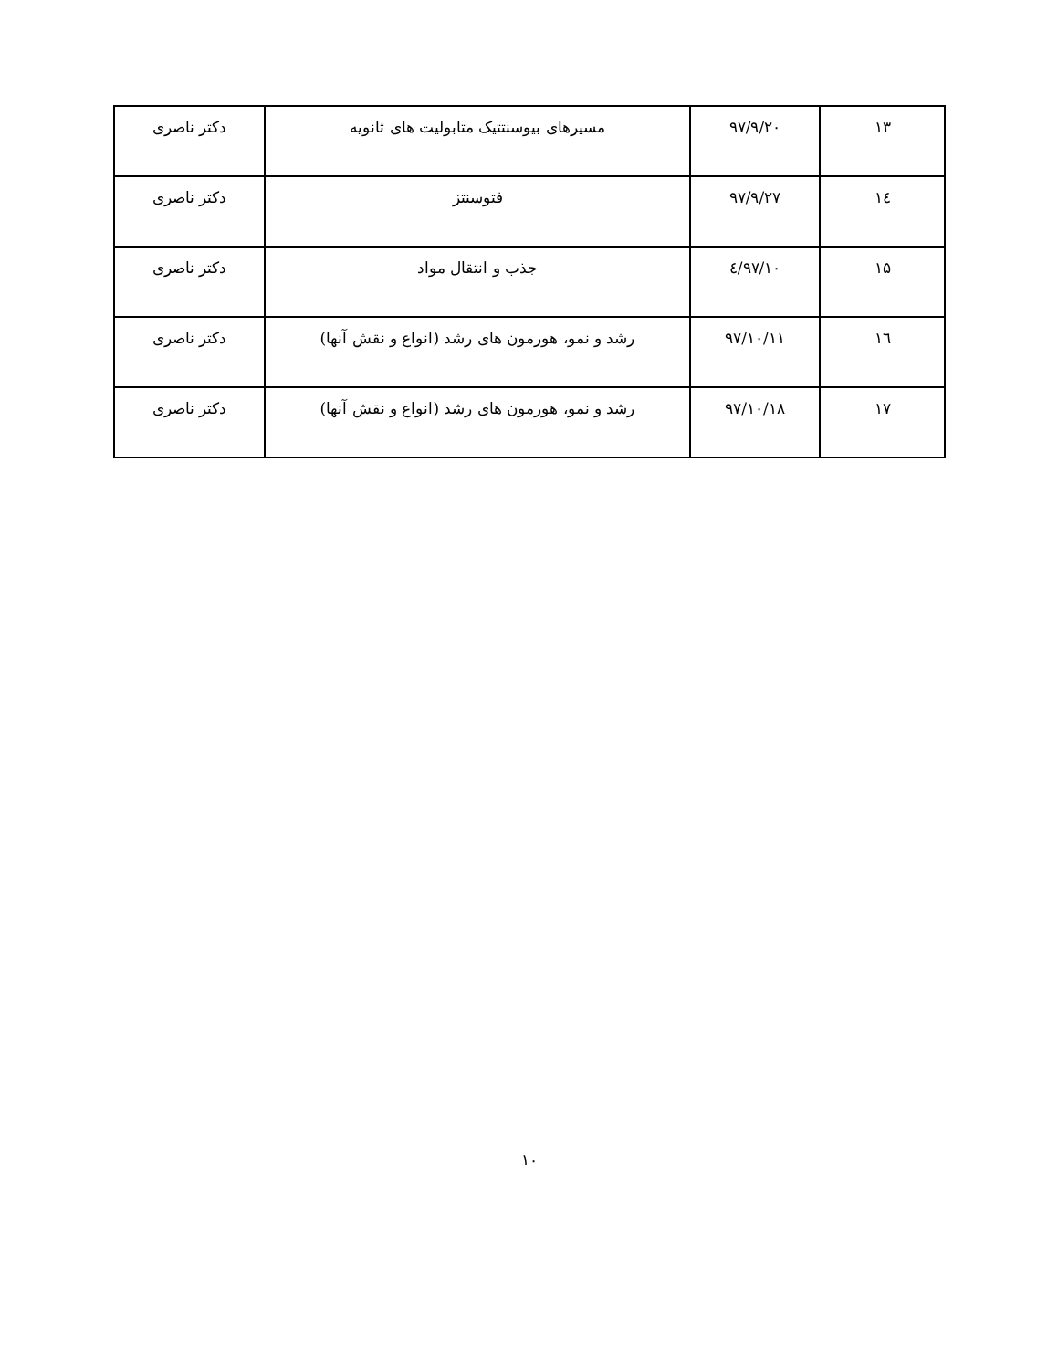| ۱۳ | ۹۷/۹/۲۰ | مسیرهای بیوسنتتیک متابولیت های ثانویه | دکتر ناصری |
| ۱٤ | ۹۷/۹/۲۷ | فتوسنتز | دکتر ناصری |
| ۱۵ | ۹۷/۱۰/٤ | جذب و انتقال مواد | دکتر ناصری |
| ۱٦ | ۹۷/۱۰/۱۱ | رشد و نمو، هورمون های رشد (انواع و نقش آنها) | دکتر ناصری |
| ۱۷ | ۹۷/۱۰/۱۸ | رشد و نمو، هورمون های رشد (انواع و نقش آنها) | دکتر ناصری |
۱۰